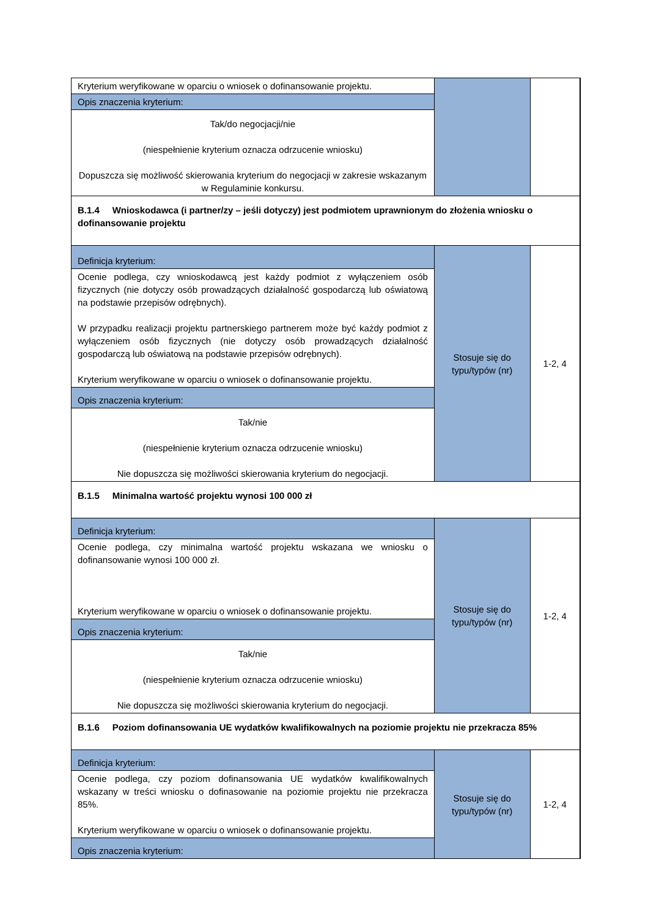| Kryterium weryfikowane w oparciu o wniosek o dofinansowanie projektu. | | |
| Opis znaczenia kryterium: | | |
| Tak/do negocjacji/nie (niespełnienie kryterium oznacza odrzucenie wniosku) Dopuszcza się możliwość skierowania kryterium do negocjacji w zakresie wskazanym w Regulaminie konkursu. | | |
| B.1.4 Wnioskodawca (i partner/zy – jeśli dotyczy) jest podmiotem uprawnionym do złożenia wniosku o dofinansowanie projektu | | |
| Definicja kryterium: | Stosuje się do typu/typów (nr) | 1-2, 4 |
| Ocenie podlega, czy wnioskodawcą jest każdy podmiot z wyłączeniem osób fizycznych (nie dotyczy osób prowadzących działalność gospodarczą lub oświatową na podstawie przepisów odrębnych). W przypadku realizacji projektu partnerskiego partnerem może być każdy podmiot z wyłączeniem osób fizycznych (nie dotyczy osób prowadzących działalność gospodarczą lub oświatową na podstawie przepisów odrębnych). Kryterium weryfikowane w oparciu o wniosek o dofinansowanie projektu. | | |
| Opis znaczenia kryterium: | | |
| Tak/nie (niespełnienie kryterium oznacza odrzucenie wniosku) Nie dopuszcza się możliwości skierowania kryterium do negocjacji. | | |
| B.1.5 Minimalna wartość projektu wynosi 100 000 zł | | |
| Definicja kryterium: | Stosuje się do typu/typów (nr) | 1-2, 4 |
| Ocenie podlega, czy minimalna wartość projektu wskazana we wniosku o dofinansowanie wynosi 100 000 zł. Kryterium weryfikowane w oparciu o wniosek o dofinansowanie projektu. | | |
| Opis znaczenia kryterium: | | |
| Tak/nie (niespełnienie kryterium oznacza odrzucenie wniosku) Nie dopuszcza się możliwości skierowania kryterium do negocjacji. | | |
| B.1.6 Poziom dofinansowania UE wydatków kwalifikowalnych na poziomie projektu nie przekracza 85% | | |
| Definicja kryterium: | Stosuje się do typu/typów (nr) | 1-2, 4 |
| Ocenie podlega, czy poziom dofinansowania UE wydatków kwalifikowalnych wskazany w treści wniosku o dofinasowanie na poziomie projektu nie przekracza 85%. Kryterium weryfikowane w oparciu o wniosek o dofinansowanie projektu. | | |
| Opis znaczenia kryterium: | | |